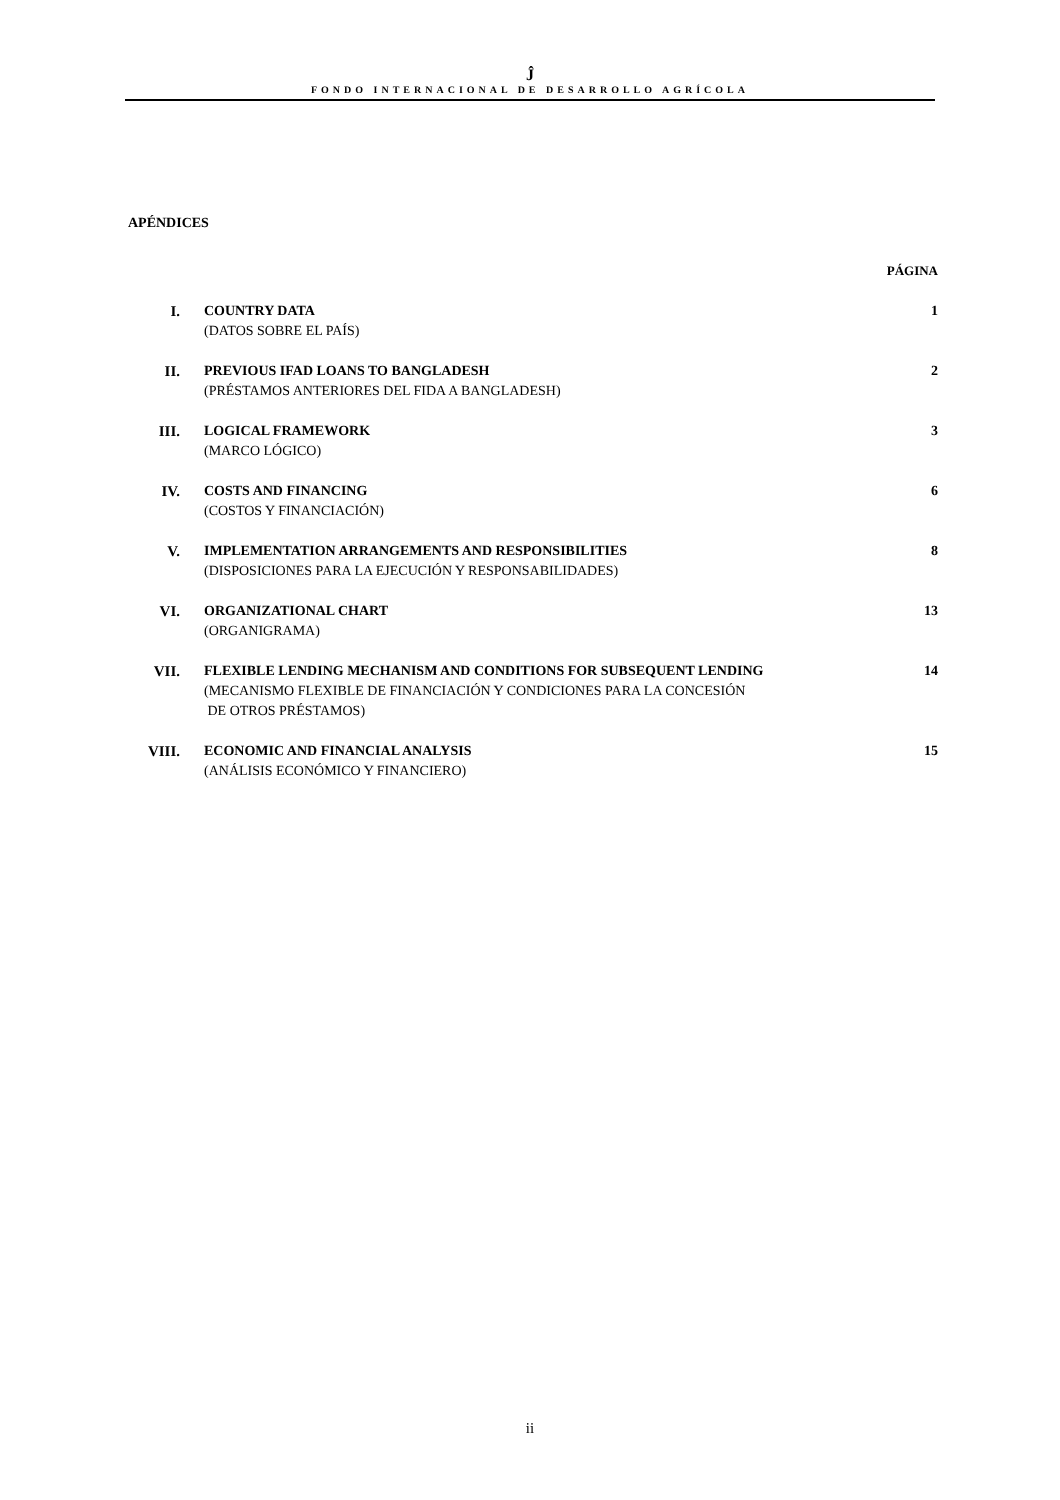Ĵ
FONDO INTERNACIONAL DE DESARROLLO AGRÍCOLA
APÉNDICES
PÁGINA
| I. | COUNTRY DATA (DATOS SOBRE EL PAÍS) | 1 |
| II. | PREVIOUS IFAD LOANS TO BANGLADESH (PRÉSTAMOS ANTERIORES DEL FIDA A BANGLADESH) | 2 |
| III. | LOGICAL FRAMEWORK (MARCO LÓGICO) | 3 |
| IV. | COSTS AND FINANCING (COSTOS Y FINANCIACIÓN) | 6 |
| V. | IMPLEMENTATION ARRANGEMENTS AND RESPONSIBILITIES (DISPOSICIONES PARA LA EJECUCIÓN Y RESPONSABILIDADES) | 8 |
| VI. | ORGANIZATIONAL CHART (ORGANIGRAMA) | 13 |
| VII. | FLEXIBLE LENDING MECHANISM AND CONDITIONS FOR SUBSEQUENT LENDING (MECANISMO FLEXIBLE DE FINANCIACIÓN Y CONDICIONES PARA LA CONCESIÓN DE OTROS PRÉSTAMOS) | 14 |
| VIII. | ECONOMIC AND FINANCIAL ANALYSIS (ANÁLISIS ECONÓMICO Y FINANCIERO) | 15 |
ii